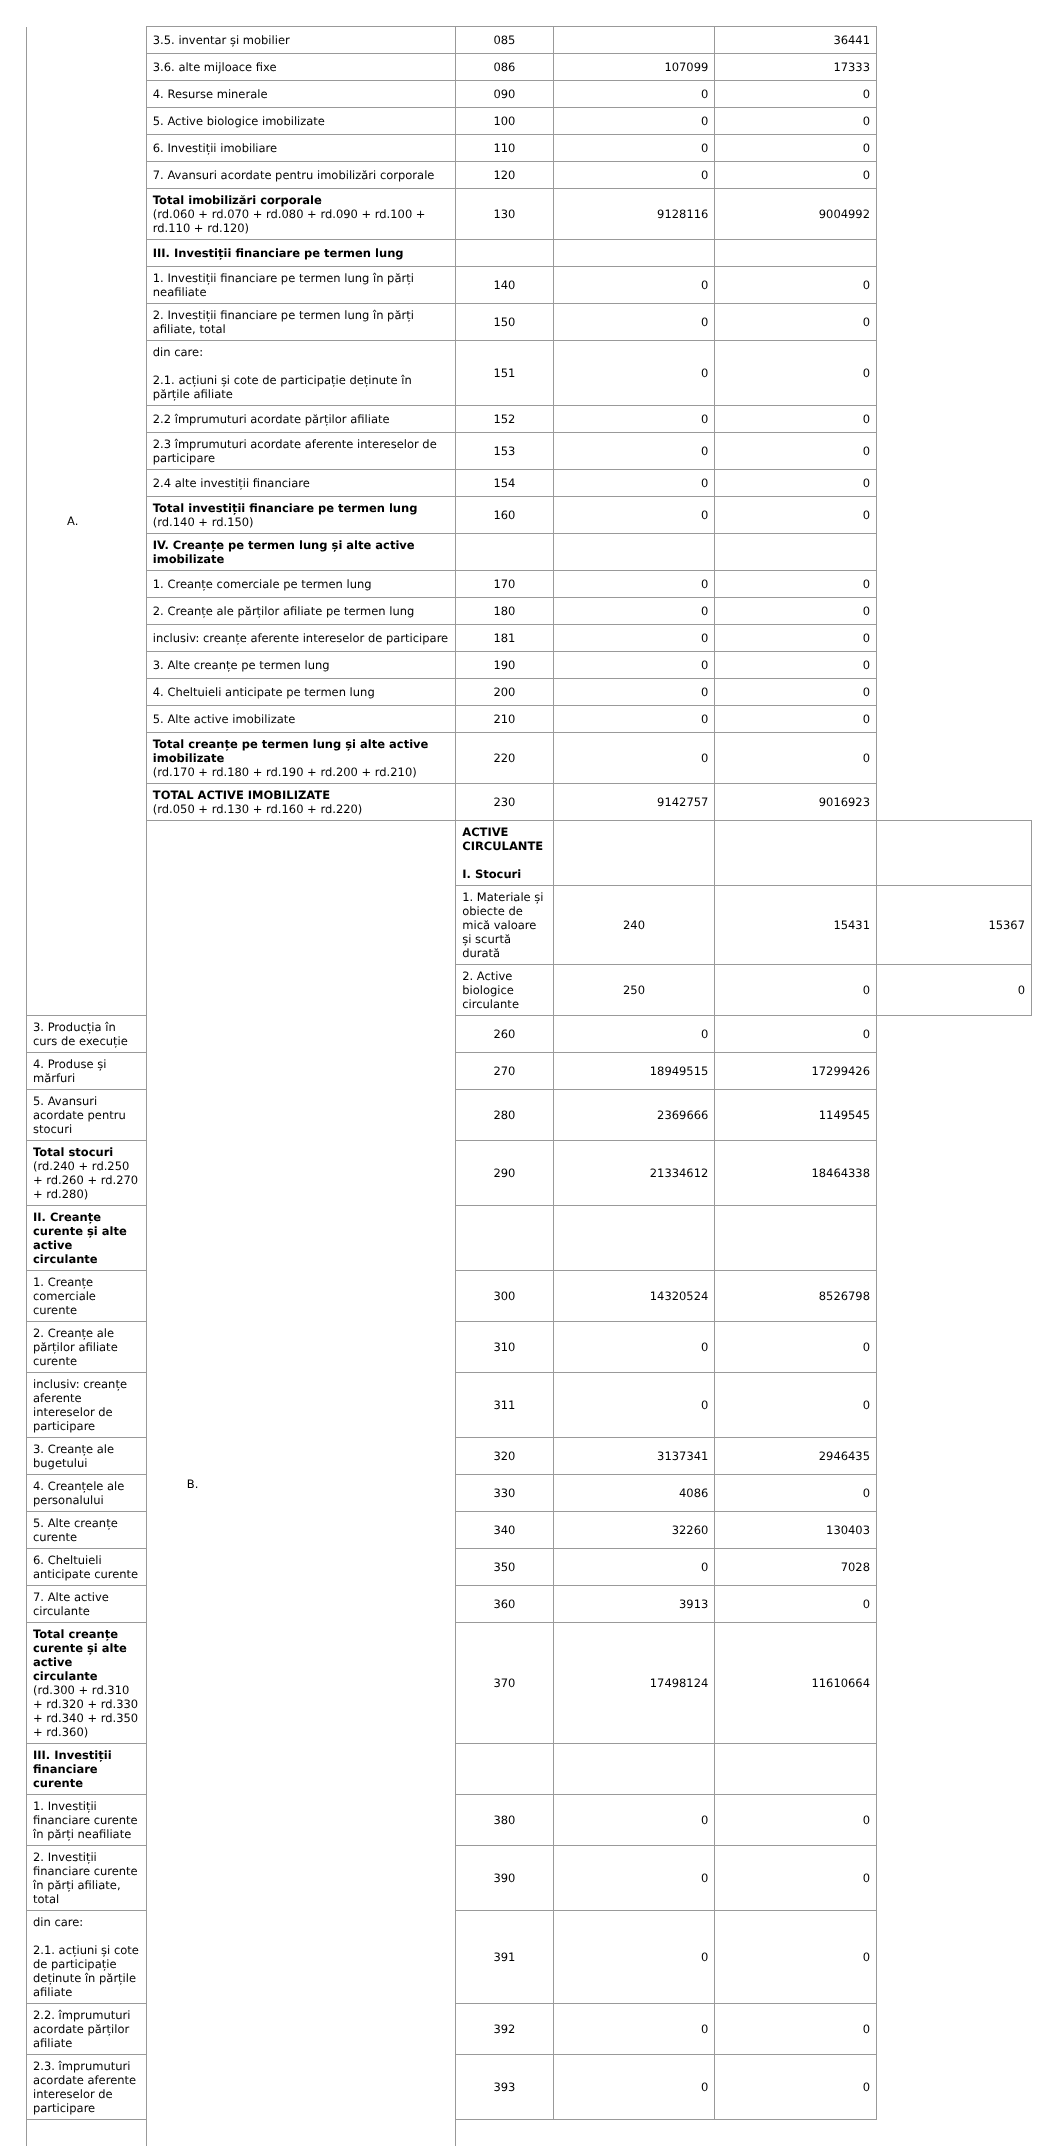| A. | 3.5. inventar și mobilier | 085 | | 36441 | |
| | 3.6. alte mijloace fixe | 086 | 107099 | 17333 | |
| | 4. Resurse minerale | 090 | 0 | 0 | |
| | 5. Active biologice imobilizate | 100 | 0 | 0 | |
| | 6. Investiții imobiliare | 110 | 0 | 0 | |
| | 7. Avansuri acordate pentru imobilizări corporale | 120 | 0 | 0 | |
| | Total imobilizări corporale (rd.060 + rd.070 + rd.080 + rd.090 + rd.100 + rd.110 + rd.120) | 130 | 9128116 | 9004992 | |
| | III. Investiții financiare pe termen lung | | | | |
| | 1. Investiții financiare pe termen lung în părți neafiliate | 140 | 0 | 0 | |
| | 2. Investiții financiare pe termen lung în părți afiliate, total | 150 | 0 | 0 | |
| | din care: 2.1. acțiuni și cote de participație deținute în părțile afiliate | 151 | 0 | 0 | |
| | 2.2 împrumuturi acordate părților afiliate | 152 | 0 | 0 | |
| | 2.3 împrumuturi acordate aferente intereselor de participare | 153 | 0 | 0 | |
| | 2.4 alte investiții financiare | 154 | 0 | 0 | |
| | Total investiții financiare pe termen lung (rd.140 + rd.150) | 160 | 0 | 0 | |
| | IV. Creanțe pe termen lung și alte active imobilizate | | | | |
| | 1. Creanțe comerciale pe termen lung | 170 | 0 | 0 | |
| | 2. Creanțe ale părților afiliate pe termen lung | 180 | 0 | 0 | |
| | inclusiv: creanțe aferente intereselor de participare | 181 | 0 | 0 | |
| | 3. Alte creanțe pe termen lung | 190 | 0 | 0 | |
| | 4. Cheltuieli anticipate pe termen lung | 200 | 0 | 0 | |
| | 5. Alte active imobilizate | 210 | 0 | 0 | |
| | Total creanțe pe termen lung și alte active imobilizate (rd.170 + rd.180 + rd.190 + rd.200 + rd.210) | 220 | 0 | 0 | |
| | TOTAL ACTIVE IMOBILIZATE (rd.050 + rd.130 + rd.160 + rd.220) | 230 | 9142757 | 9016923 | |
| | B. | ACTIVE CIRCULANTE I. Stocuri | | | |
| | | 1. Materiale și obiecte de mică valoare și scurtă durată | 240 | 15431 | 15367 |
| | | 2. Active biologice circulante | 250 | 0 | 0 |
| 3. Producția în curs de execuție | | 260 | 0 | 0 | |
| 4. Produse și mărfuri | | 270 | 18949515 | 17299426 | |
| 5. Avansuri acordate pentru stocuri | | 280 | 2369666 | 1149545 | |
| Total stocuri (rd.240 + rd.250 + rd.260 + rd.270 + rd.280) | | 290 | 21334612 | 18464338 | |
| II. Creanțe curente și alte active circulante | | | | | |
| 1. Creanțe comerciale curente | | 300 | 14320524 | 8526798 | |
| 2. Creanțe ale părților afiliate curente | | 310 | 0 | 0 | |
| inclusiv: creanțe aferente intereselor de participare | | 311 | 0 | 0 | |
| 3. Creanțe ale bugetului | | 320 | 3137341 | 2946435 | |
| 4. Creanțele ale personalului | | 330 | 4086 | 0 | |
| 5. Alte creanțe curente | | 340 | 32260 | 130403 | |
| 6. Cheltuieli anticipate curente | | 350 | 0 | 7028 | |
| 7. Alte active circulante | | 360 | 3913 | 0 | |
| Total creanțe curente și alte active circulante (rd.300 + rd.310 + rd.320 + rd.330 + rd.340 + rd.350 + rd.360) | | 370 | 17498124 | 11610664 | |
| III. Investiții financiare curente | | | | | |
| 1. Investiții financiare curente în părți neafiliate | | 380 | 0 | 0 | |
| 2. Investiții financiare curente în părți afiliate, total | | 390 | 0 | 0 | |
| din care: 2.1. acțiuni și cote de participație deținute în părțile afiliate | | 391 | 0 | 0 | |
| 2.2. împrumuturi acordate părților afiliate | | 392 | 0 | 0 | |
| 2.3. împrumuturi acordate aferente intereselor de participare | | 393 | 0 | 0 | |